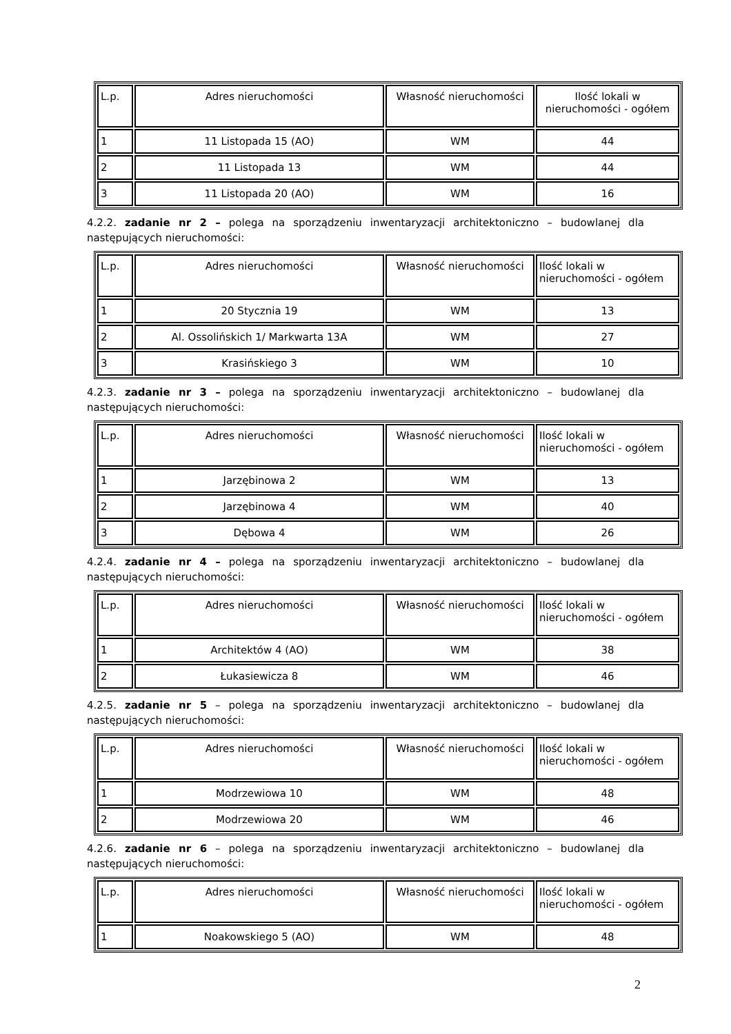| L.p. | Adres nieruchomości | Własność nieruchomości | Ilość lokali w nieruchomości - ogółem |
| 1 | 11 Listopada 15 (AO) | WM | 44 |
| 2 | 11 Listopada 13 | WM | 44 |
| 3 | 11 Listopada 20 (AO) | WM | 16 |
4.2.2. zadanie nr 2 – polega na sporządzeniu inwentaryzacji architektoniczno – budowlanej dla następujących nieruchomości:
| L.p. | Adres nieruchomości | Własność nieruchomości | Ilość lokali w nieruchomości - ogółem |
| 1 | 20 Stycznia 19 | WM | 13 |
| 2 | Al. Ossolińskich 1/ Markwarta 13A | WM | 27 |
| 3 | Krasińskiego 3 | WM | 10 |
4.2.3. zadanie nr 3 – polega na sporządzeniu inwentaryzacji architektoniczno – budowlanej dla następujących nieruchomości:
| L.p. | Adres nieruchomości | Własność nieruchomości | Ilość lokali w nieruchomości - ogółem |
| 1 | Jarzębinowa 2 | WM | 13 |
| 2 | Jarzębinowa 4 | WM | 40 |
| 3 | Dębowa 4 | WM | 26 |
4.2.4. zadanie nr 4 – polega na sporządzeniu inwentaryzacji architektoniczno – budowlanej dla następujących nieruchomości:
| L.p. | Adres nieruchomości | Własność nieruchomości | Ilość lokali w nieruchomości - ogółem |
| 1 | Architektów 4 (AO) | WM | 38 |
| 2 | Łukasiewicza 8 | WM | 46 |
4.2.5. zadanie nr 5 – polega na sporządzeniu inwentaryzacji architektoniczno – budowlanej dla następujących nieruchomości:
| L.p. | Adres nieruchomości | Własność nieruchomości | Ilość lokali w nieruchomości - ogółem |
| 1 | Modrzewiowa 10 | WM | 48 |
| 2 | Modrzewiowa 20 | WM | 46 |
4.2.6. zadanie nr 6 – polega na sporządzeniu inwentaryzacji architektoniczno – budowlanej dla następujących nieruchomości:
| L.p. | Adres nieruchomości | Własność nieruchomości | Ilość lokali w nieruchomości - ogółem |
| 1 | Noakowskiego 5 (AO) | WM | 48 |
2